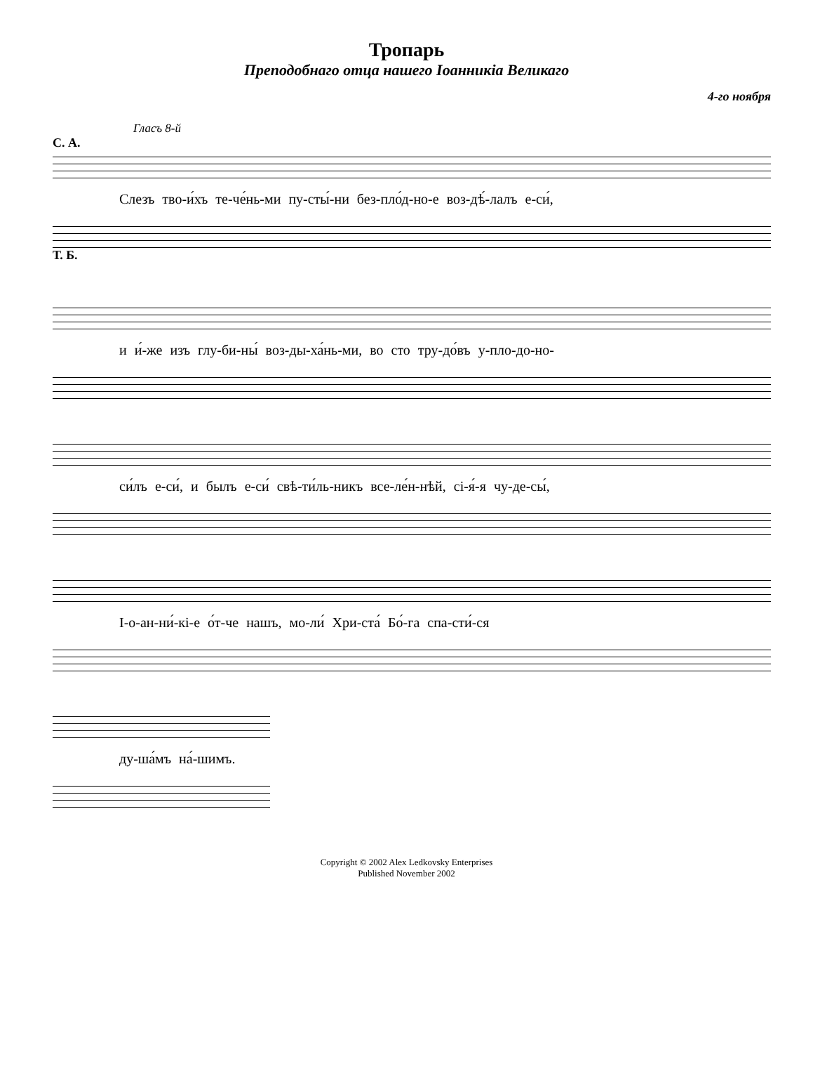Тропарь
Преподобнаго отца нашего Іоанникіа Великаго
4-го ноября
Гласъ 8-й
С. А.
Слезъ тво-и́хъ те-че́нь-ми пу-сты́-ни без-пло́д-но-е воз-дѣ́-лалъ е-си́,
Т. Б.
и и́-же изъ глу-би-ны́ воз-ды-ха́нь-ми, во сто тру-до́въ у-пло-до-но-
си́лъ е-си́, и былъ е-си́ свѣ-ти́ль-никъ все-ле́н-нѣй, сі-я́-я чу-де-сы́,
І-о-ан-ни́-кі-е о́т-че нашъ, мо-ли́ Хри-ста́ Бо́-га спа-сти́-ся
ду-ша́мъ на́-шимъ.
Copyright © 2002 Alex Ledkovsky Enterprises
Published November 2002